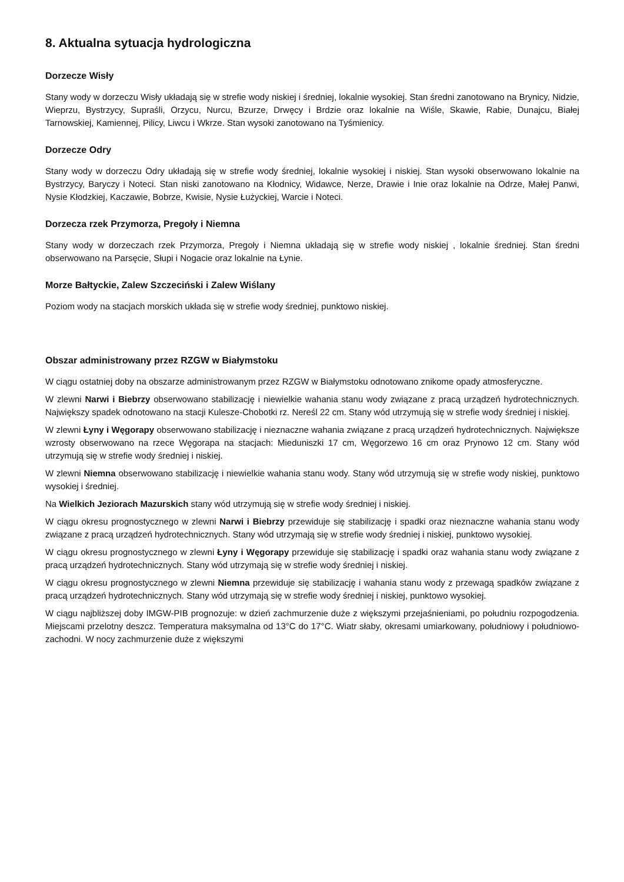8. Aktualna sytuacja hydrologiczna
Dorzecze Wisły
Stany wody w dorzeczu Wisły układają się w strefie wody niskiej i średniej, lokalnie wysokiej. Stan średni zanotowano na Brynicy, Nidzie, Wieprzu, Bystrzycy, Supraśli, Orzycu, Nurcu, Bzurze, Drwęcy i Brdzie oraz lokalnie na Wiśle, Skawie, Rabie, Dunajcu, Białej Tarnowskiej, Kamiennej, Pilicy, Liwcu i Wkrze. Stan wysoki zanotowano na Tyśmienicy.
Dorzecze Odry
Stany wody w dorzeczu Odry układają się w strefie wody średniej, lokalnie wysokiej i niskiej. Stan wysoki obserwowano lokalnie na Bystrzycy, Baryczy i Noteci. Stan niski zanotowano na Kłodnicy, Widawce, Nerze, Drawie i Inie oraz lokalnie na Odrze, Małej Panwi, Nysie Kłodzkiej, Kaczawie, Bobrze, Kwisie, Nysie Łużyckiej, Warcie i Noteci.
Dorzecza rzek Przymorza, Pregoły i Niemna
Stany wody w dorzeczach rzek Przymorza, Pregoły i Niemna układają się w strefie wody niskiej , lokalnie średniej. Stan średni obserwowano na Parsęcie, Słupi i Nogacie oraz lokalnie na Łynie.
Morze Bałtyckie, Zalew Szczeciński i Zalew Wiślany
Poziom wody na stacjach morskich układa się w strefie wody średniej, punktowo niskiej.
Obszar administrowany przez RZGW w Białymstoku
W ciągu ostatniej doby na obszarze administrowanym przez RZGW w Białymstoku odnotowano znikome opady atmosferyczne.
W zlewni Narwi i Biebrzy obserwowano stabilizację i niewielkie wahania stanu wody związane z pracą urządzeń hydrotechnicznych. Największy spadek odnotowano na stacji Kulesze-Chobotki rz. Nereśl 22 cm. Stany wód utrzymują się w strefie wody średniej i niskiej.
W zlewni Łyny i Węgorapy obserwowano stabilizację i nieznaczne wahania związane z pracą urządzeń hydrotechnicznych. Największe wzrosty obserwowano na rzece Węgorapa na stacjach: Mieduniszki 17 cm, Węgorzewo 16 cm oraz Prynowo 12 cm. Stany wód utrzymują się w strefie wody średniej i niskiej.
W zlewni Niemna obserwowano stabilizację i niewielkie wahania stanu wody. Stany wód utrzymują się w strefie wody niskiej, punktowo wysokiej i średniej.
Na Wielkich Jeziorach Mazurskich stany wód utrzymują się w strefie wody średniej i niskiej.
W ciągu okresu prognostycznego w zlewni Narwi i Biebrzy przewiduje się stabilizację i spadki oraz nieznaczne wahania stanu wody związane z pracą urządzeń hydrotechnicznych. Stany wód utrzymają się w strefie wody średniej i niskiej, punktowo wysokiej.
W ciągu okresu prognostycznego w zlewni Łyny i Węgorapy przewiduje się stabilizację i spadki oraz wahania stanu wody związane z pracą urządzeń hydrotechnicznych. Stany wód utrzymają się w strefie wody średniej i niskiej.
W ciągu okresu prognostycznego w zlewni Niemna przewiduje się stabilizację i wahania stanu wody z przewagą spadków związane z pracą urządzeń hydrotechnicznych. Stany wód utrzymają się w strefie wody średniej i niskiej, punktowo wysokiej.
W ciągu najbliższej doby IMGW-PIB prognozuje: w dzień zachmurzenie duże z większymi przejaśnieniami, po południu rozpogodzenia. Miejscami przelotny deszcz. Temperatura maksymalna od 13°C do 17°C. Wiatr słaby, okresami umiarkowany, południowy i południowo-zachodni. W nocy zachmurzenie duże z większymi